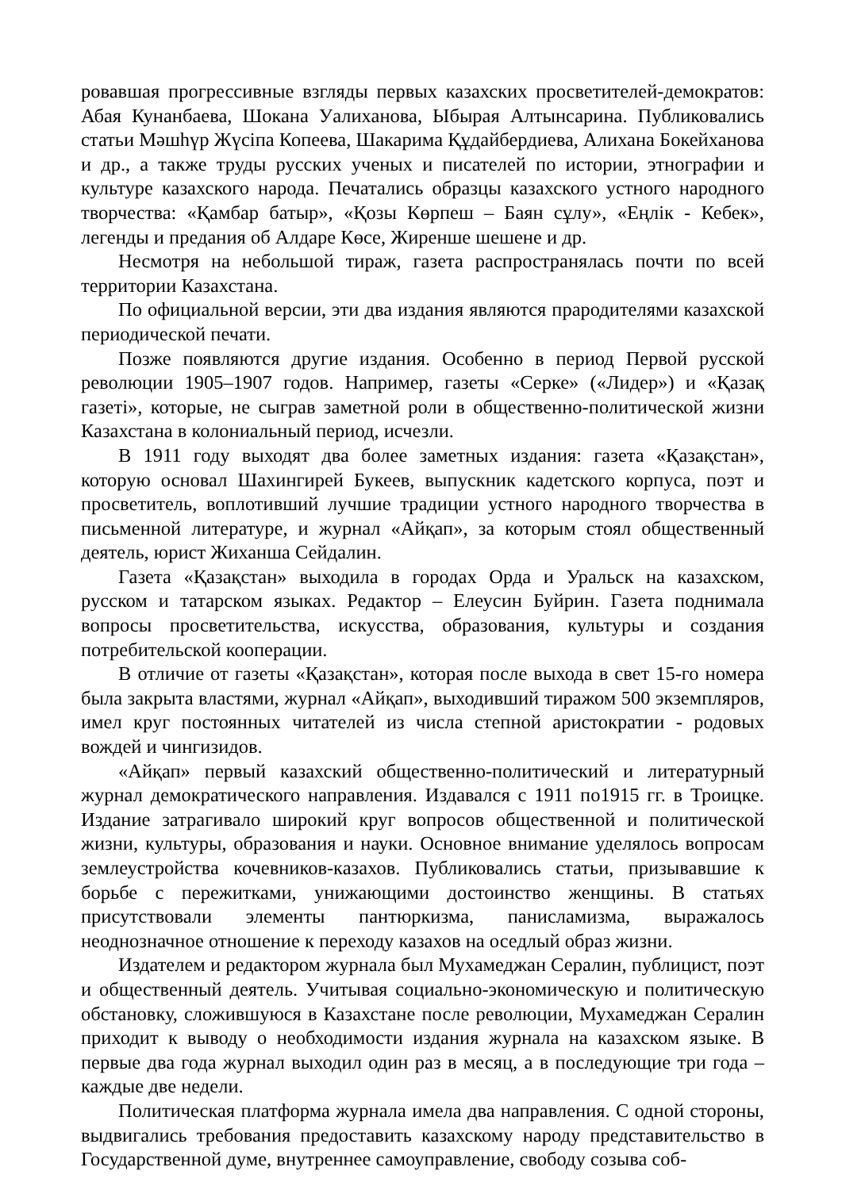ровавшая прогрессивные взгляды первых казахских просветителей-демократов: Абая Кунанбаева, Шокана Уалиханова, Ыбырая Алтынсарина. Публиковались статьи Мәшһүр Жүсіпа Копеева, Шакарима Құдайбердиева, Алихана Бокейханова и др., а также труды русских ученых и писателей по истории, этнографии и культуре казахского народа. Печатались образцы казахского устного народного творчества: «Қамбар батыр», «Қозы Көрпеш – Баян сұлу», «Еңлік - Кебек», легенды и предания об Алдаре Көсе, Жиренше шешене и др.
Несмотря на небольшой тираж, газета распространялась почти по всей территории Казахстана.
По официальной версии, эти два издания являются прародителями казахской периодической печати.
Позже появляются другие издания. Особенно в период Первой русской революции 1905–1907 годов. Например, газеты «Серке» («Лидер») и «Қазақ газеті», которые, не сыграв заметной роли в общественно-политической жизни Казахстана в колониальный период, исчезли.
В 1911 году выходят два более заметных издания: газета «Қазақстан», которую основал Шахингирей Букеев, выпускник кадетского корпуса, поэт и просветитель, воплотивший лучшие традиции устного народного творчества в письменной литературе, и журнал «Айқап», за которым стоял общественный деятель, юрист Жиханша Сейдалин.
Газета «Қазақстан» выходила в городах Орда и Уральск на казахском, русском и татарском языках. Редактор – Елеусин Буйрин. Газета поднимала вопросы просветительства, искусства, образования, культуры и создания потребительской кооперации.
В отличие от газеты «Қазақстан», которая после выхода в свет 15-го номера была закрыта властями, журнал «Айқап», выходивший тиражом 500 экземпляров, имел круг постоянных читателей из числа степной аристократии - родовых вождей и чингизидов.
«Айқап» первый казахский общественно-политический и литературный журнал демократического направления. Издавался с 1911 по1915 гг. в Троицке. Издание затрагивало широкий круг вопросов общественной и политической жизни, культуры, образования и науки. Основное внимание уделялось вопросам землеустройства кочевников-казахов. Публиковались статьи, призывавшие к борьбе с пережитками, унижающими достоинство женщины. В статьях присутствовали элементы пантюркизма, панисламизма, выражалось неоднозначное отношение к переходу казахов на оседлый образ жизни.
Издателем и редактором журнала был Мухамеджан Сералин, публицист, поэт и общественный деятель. Учитывая социально-экономическую и политическую обстановку, сложившуюся в Казахстане после революции, Мухамеджан Сералин приходит к выводу о необходимости издания журнала на казахском языке. В первые два года журнал выходил один раз в месяц, а в последующие три года – каждые две недели.
Политическая платформа журнала имела два направления. С одной стороны, выдвигались требования предоставить казахскому народу представительство в Государственной думе, внутреннее самоуправление, свободу созыва соб-